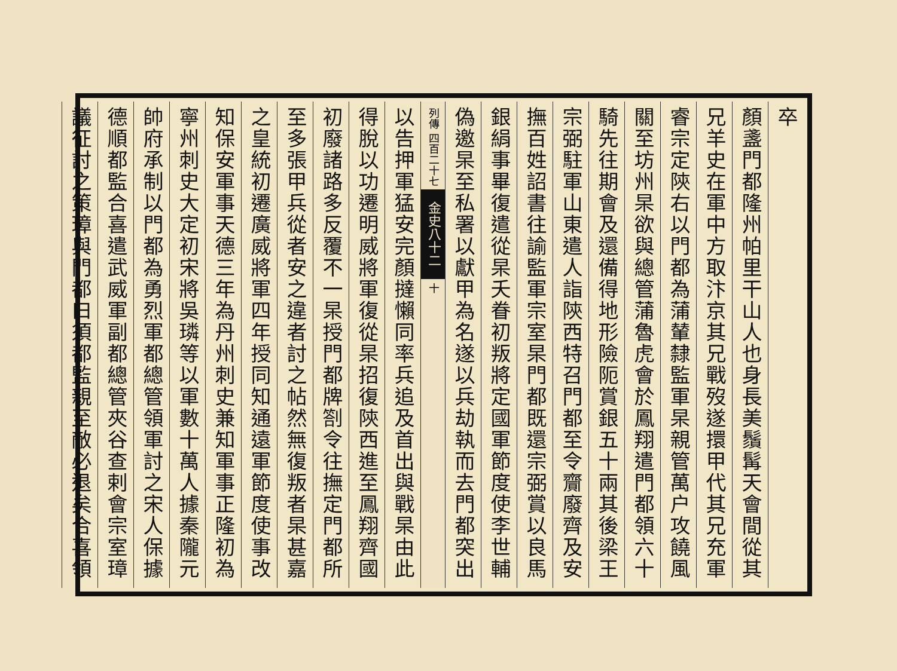卒
顏盞門都隆州帕里干山人也身長美鬚髯天會間從其
兄羊史在軍中方取汴京其兄戰歿遂擐甲代其兄充軍
睿宗定陝右以門都為蒲輦隸監軍杲親管萬户攻饒風
關至坊州杲欲與總管蒲魯虎會於鳳翔遣門都領六十
騎先往期會及還備得地形險阨賞銀五十兩其後梁王
宗弼駐軍山東遣人詣陝西特召門都至令齎廢齊及安
撫百姓詔書往諭監軍宗室杲門都既還宗弼賞以良馬
銀絹事畢復遣從杲夭眷初叛將定國軍節度使李世輔
偽邀杲至私署以獻甲為名遂以兵劫執而去門都突出
列傳 四百二十七 金史八十二 十
以告押軍猛安完顏撻懶同率兵追及首出與戰杲由此
得脫以功遷明威將軍復從杲招復陝西進至鳳翔齊國
初廢諸路多反覆不一杲授門都牌劄令往撫定門都所
至多張甲兵從者安之違者討之帖然無復叛者杲甚嘉
之皇統初遷廣威將軍四年授同知通遠軍節度使事改
知保安軍事天德三年為丹州刺史兼知軍事正隆初為
寧州刺史大定初宋將吳璘等以軍數十萬人據秦隴元
帥府承制以門都為勇烈軍都總管領軍討之宋人保據
德順都監合喜遣武威軍副都總管夾谷查剌會宗室璋
議征討之策璋與門都曰須都監親至敵必退矣合喜領